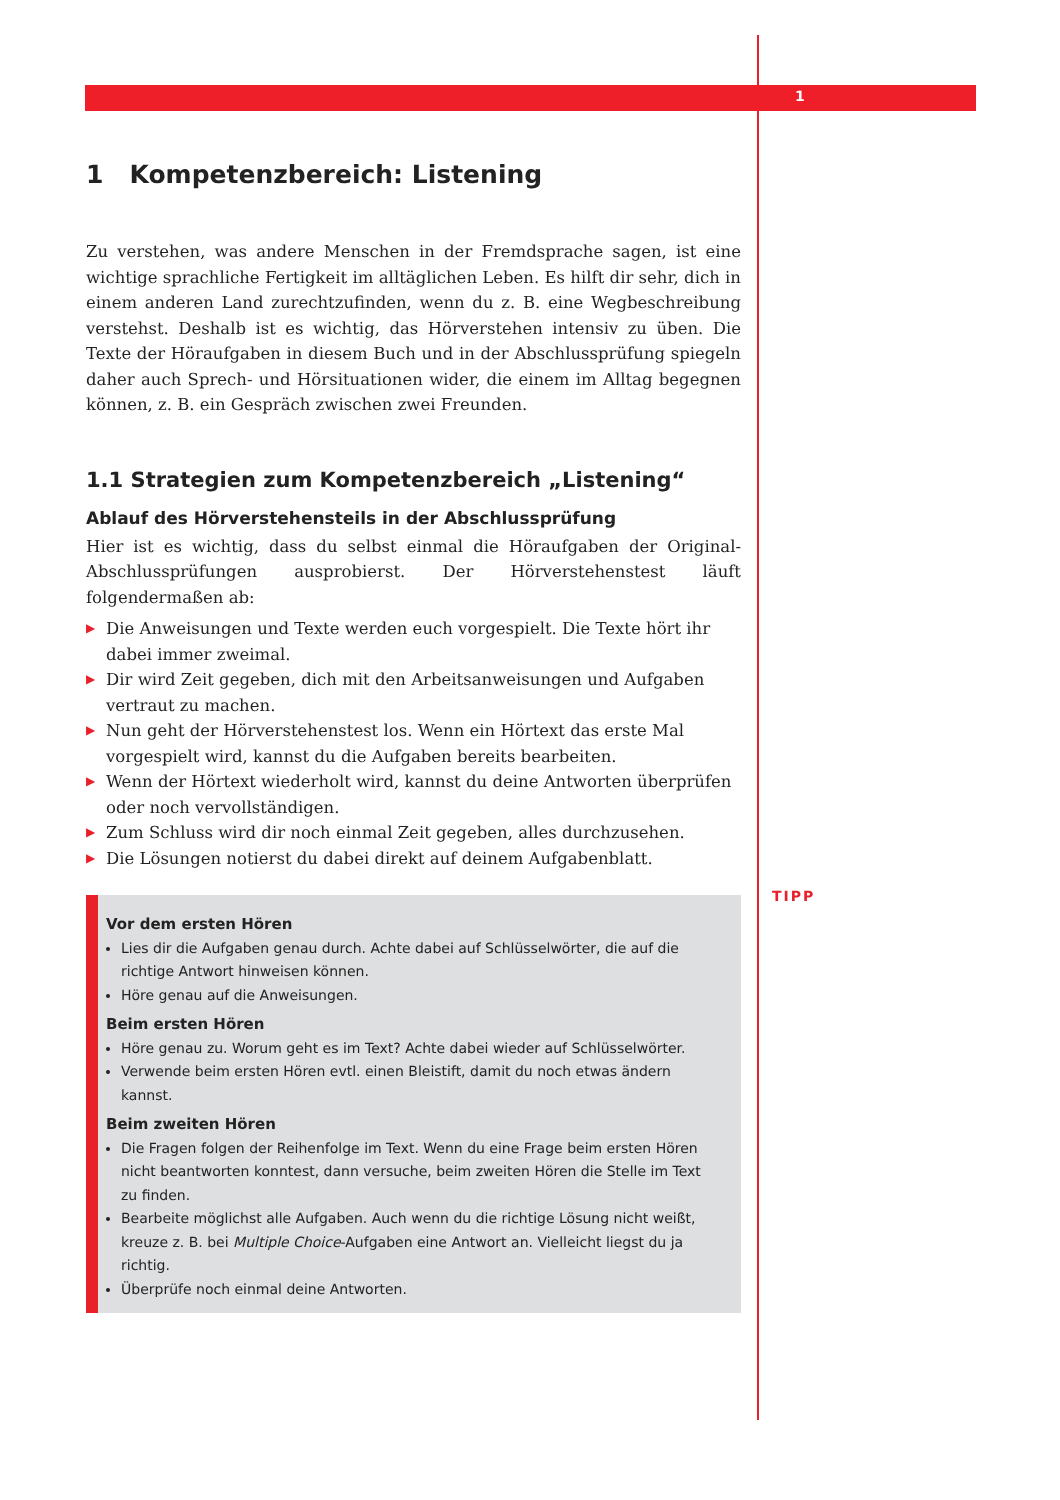1
TIPP
1 Kompetenzbereich: Listening
Zu verstehen, was andere Menschen in der Fremdsprache sagen, ist eine wichtige sprachliche Fertigkeit im alltäglichen Leben. Es hilft dir sehr, dich in einem anderen Land zurechtzufinden, wenn du z. B. eine Wegbeschreibung verstehst. Deshalb ist es wichtig, das Hörverstehen intensiv zu üben. Die Texte der Höraufgaben in diesem Buch und in der Abschlussprüfung spiegeln daher auch Sprech- und Hörsituationen wider, die einem im Alltag begegnen können, z. B. ein Gespräch zwischen zwei Freunden.
1.1 Strategien zum Kompetenzbereich „Listening“
Ablauf des Hörverstehensteils in der Abschlussprüfung
Hier ist es wichtig, dass du selbst einmal die Höraufgaben der Original-Abschlussprüfungen ausprobierst. Der Hörverstehenstest läuft folgendermaßen ab:
▶ Die Anweisungen und Texte werden euch vorgespielt. Die Texte hört ihr dabei immer zweimal.
▶ Dir wird Zeit gegeben, dich mit den Arbeitsanweisungen und Aufgaben vertraut zu machen.
▶ Nun geht der Hörverstehenstest los. Wenn ein Hörtext das erste Mal vorgespielt wird, kannst du die Aufgaben bereits bearbeiten.
▶ Wenn der Hörtext wiederholt wird, kannst du deine Antworten überprüfen oder noch vervollständigen.
▶ Zum Schluss wird dir noch einmal Zeit gegeben, alles durchzusehen.
▶ Die Lösungen notierst du dabei direkt auf deinem Aufgabenblatt.
Vor dem ersten Hören
Lies dir die Aufgaben genau durch. Achte dabei auf Schlüsselwörter, die auf die richtige Antwort hinweisen können.
Höre genau auf die Anweisungen.
Beim ersten Hören
Höre genau zu. Worum geht es im Text? Achte dabei wieder auf Schlüsselwörter.
Verwende beim ersten Hören evtl. einen Bleistift, damit du noch etwas ändern kannst.
Beim zweiten Hören
Die Fragen folgen der Reihenfolge im Text. Wenn du eine Frage beim ersten Hören nicht beantworten konntest, dann versuche, beim zweiten Hören die Stelle im Text zu finden.
Bearbeite möglichst alle Aufgaben. Auch wenn du die richtige Lösung nicht weißt, kreuze z. B. bei Multiple Choice-Aufgaben eine Antwort an. Vielleicht liegst du ja richtig.
Überprüfe noch einmal deine Antworten.